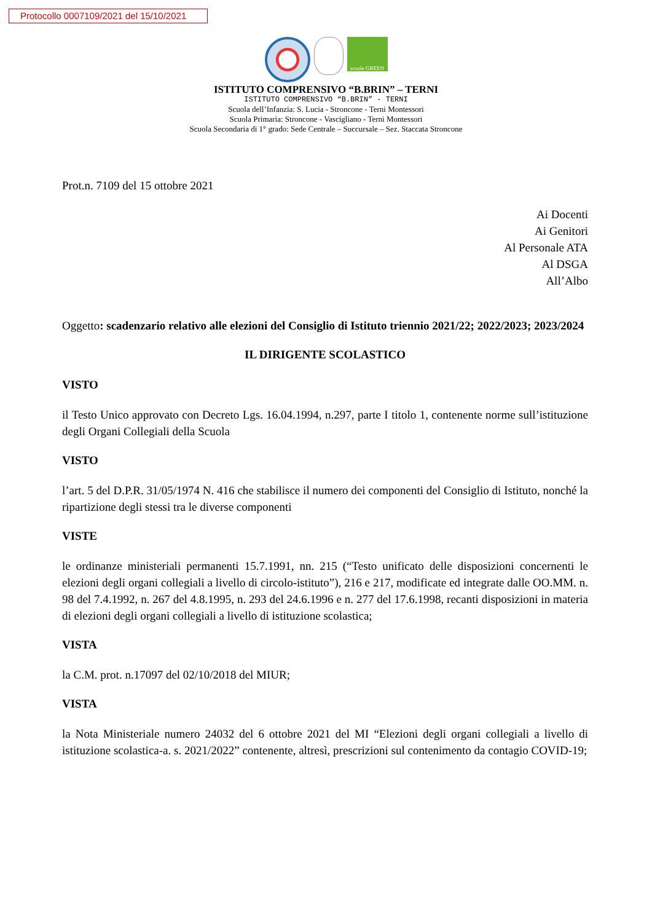Protocollo 0007109/2021 del 15/10/2021
scuole GREEN
ISTITUTO COMPRENSIVO “B.BRIN” – TERNI
ISTITUTO COMPRENSIVO “B.BRIN” - TERNI
Scuola dell’Infanzia: S. Lucia - Stroncone - Terni Montessori
Scuola Primaria: Stroncone - Vascigliano - Terni Montessori
Scuola Secondaria di 1° grado: Sede Centrale – Succursale – Sez. Staccata Stroncone
Prot.n. 7109 del 15 ottobre 2021
Ai Docenti
Ai Genitori
Al Personale ATA
Al DSGA
All’Albo
Oggetto: scadenzario relativo alle elezioni del Consiglio di Istituto triennio 2021/22; 2022/2023; 2023/2024
IL DIRIGENTE SCOLASTICO
VISTO
il Testo Unico approvato con Decreto Lgs. 16.04.1994, n.297, parte I titolo 1, contenente norme sull’istituzione degli Organi Collegiali della Scuola
VISTO
l’art. 5 del D.P.R. 31/05/1974 N. 416 che stabilisce il numero dei componenti del Consiglio di Istituto, nonché la ripartizione degli stessi tra le diverse componenti
VISTE
le ordinanze ministeriali permanenti 15.7.1991, nn. 215 (“Testo unificato delle disposizioni concernenti le elezioni degli organi collegiali a livello di circolo-istituto”), 216 e 217, modificate ed integrate dalle OO.MM. n. 98 del 7.4.1992, n. 267 del 4.8.1995, n. 293 del 24.6.1996 e n. 277 del 17.6.1998, recanti disposizioni in materia di elezioni degli organi collegiali a livello di istituzione scolastica;
VISTA
la C.M. prot. n.17097 del 02/10/2018 del MIUR;
VISTA
la Nota Ministeriale numero 24032 del 6 ottobre 2021 del MI “Elezioni degli organi collegiali a livello di istituzione scolastica-a. s. 2021/2022” contenente, altresì, prescrizioni sul contenimento da contagio COVID-19;